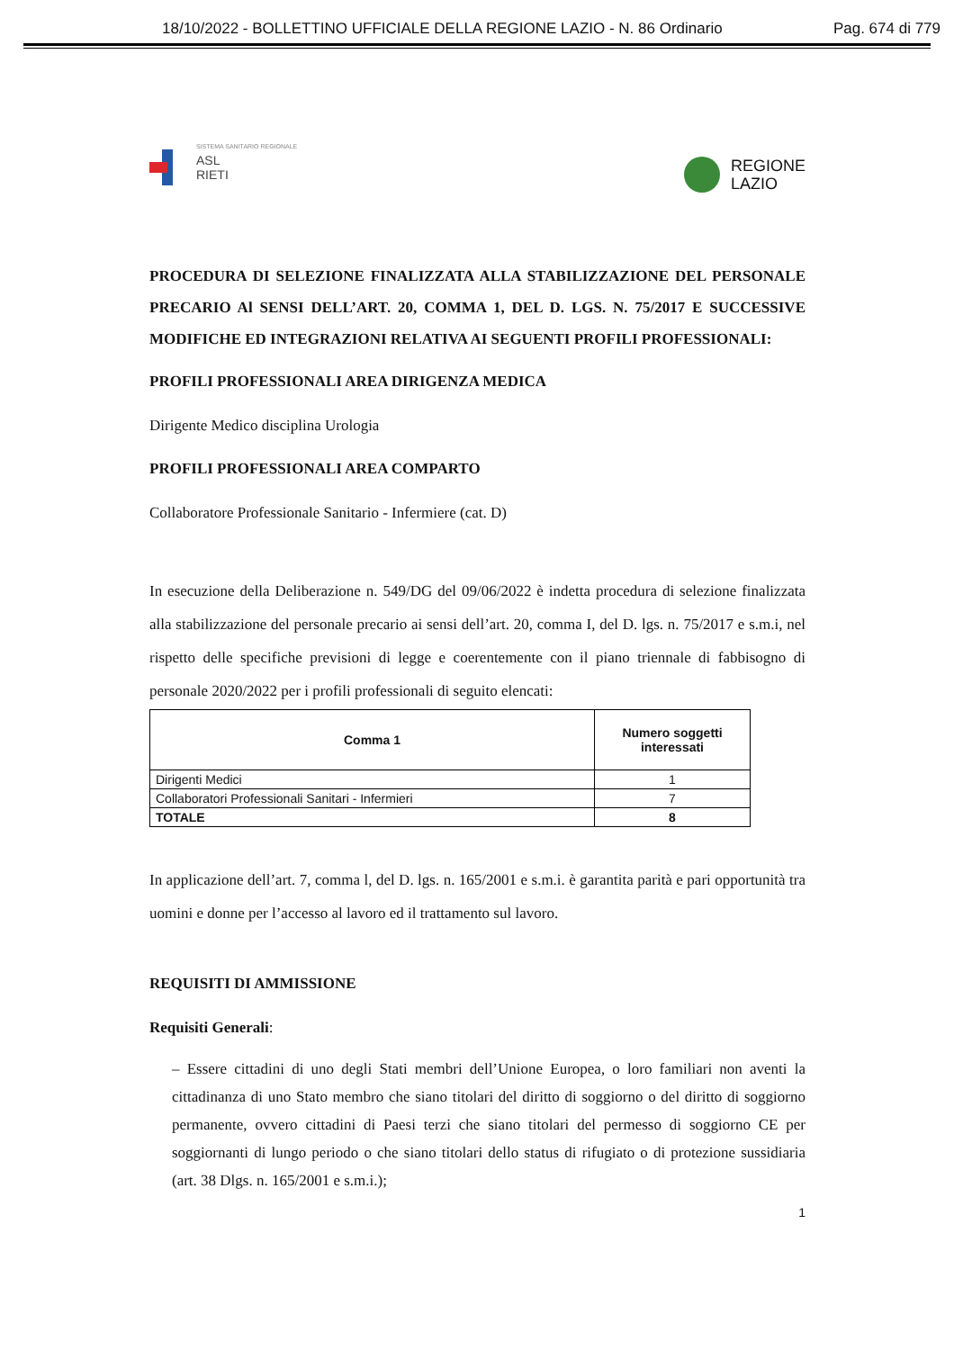18/10/2022 - BOLLETTINO UFFICIALE DELLA REGIONE LAZIO - N. 86 Ordinario Pag. 674 di 779
SISTEMA SANITARIO REGIONALE
ASL
RIETI
REGIONE
LAZIO
PROCEDURA DI SELEZIONE FINALIZZATA ALLA STABILIZZAZIONE DEL PERSONALE PRECARIO Al SENSI DELL’ART. 20, COMMA 1, DEL D. LGS. N. 75/2017 E SUCCESSIVE MODIFICHE ED INTEGRAZIONI RELATIVA AI SEGUENTI PROFILI PROFESSIONALI:
PROFILI PROFESSIONALI AREA DIRIGENZA MEDICA
Dirigente Medico disciplina Urologia
PROFILI PROFESSIONALI AREA COMPARTO
Collaboratore Professionale Sanitario - Infermiere (cat. D)
In esecuzione della Deliberazione n. 549/DG del 09/06/2022 è indetta procedura di selezione finalizzata alla stabilizzazione del personale precario ai sensi dell’art. 20, comma I, del D. lgs. n. 75/2017 e s.m.i, nel rispetto delle specifiche previsioni di legge e coerentemente con il piano triennale di fabbisogno di personale 2020/2022 per i profili professionali di seguito elencati:
| Comma 1 | Numero soggetti interessati |
| --- | --- |
| Dirigenti Medici | 1 |
| Collaboratori Professionali Sanitari - Infermieri | 7 |
| TOTALE | 8 |
In applicazione dell’art. 7, comma l, del D. lgs. n. 165/2001 e s.m.i. è garantita parità e pari opportunità tra uomini e donne per l’accesso al lavoro ed il trattamento sul lavoro.
REQUISITI DI AMMISSIONE
Requisiti Generali:
– Essere cittadini di uno degli Stati membri dell’Unione Europea, o loro familiari non aventi la cittadinanza di uno Stato membro che siano titolari del diritto di soggiorno o del diritto di soggiorno permanente, ovvero cittadini di Paesi terzi che siano titolari del permesso di soggiorno CE per soggiornanti di lungo periodo o che siano titolari dello status di rifugiato o di protezione sussidiaria (art. 38 Dlgs. n. 165/2001 e s.m.i.);
1